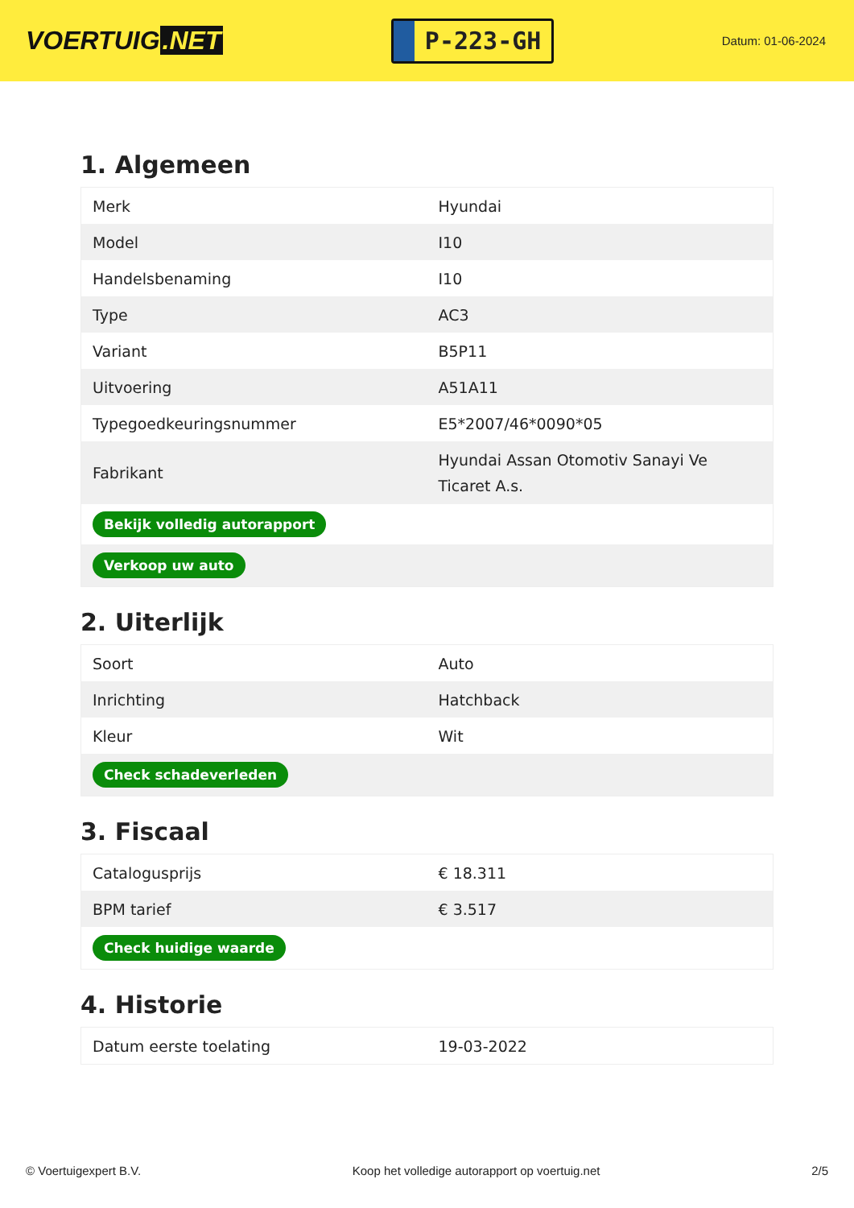VOERTUIG.NET
P-223-GH
Datum: 01-06-2024
1. Algemeen
| Merk | Hyundai |
| Model | I10 |
| Handelsbenaming | I10 |
| Type | AC3 |
| Variant | B5P11 |
| Uitvoering | A51A11 |
| Typegoedkeuringsnummer | E5*2007/46*0090*05 |
| Fabrikant | Hyundai Assan Otomotiv Sanayi Ve Ticaret A.s. |
| Bekijk volledig autorapport | |
| Verkoop uw auto | |
2. Uiterlijk
| Soort | Auto |
| Inrichting | Hatchback |
| Kleur | Wit |
| Check schadeverleden | |
3. Fiscaal
| Catalogusprijs | € 18.311 |
| BPM tarief | € 3.517 |
| Check huidige waarde | |
4. Historie
| Datum eerste toelating | 19-03-2022 |
© Voertuigexpert B.V. Koop het volledige autorapport op voertuig.net 2/5